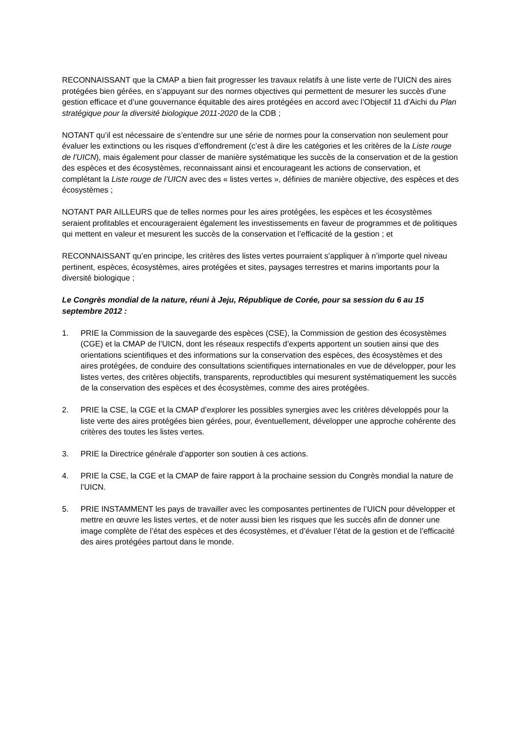RECONNAISSANT que la CMAP a bien fait progresser les travaux relatifs à une liste verte de l’UICN des aires protégées bien gérées, en s’appuyant sur des normes objectives qui permettent de mesurer les succès d’une gestion efficace et d’une gouvernance équitable des aires protégées en accord avec l’Objectif 11 d’Aichi du Plan stratégique pour la diversité biologique 2011-2020 de la CDB ;
NOTANT qu’il est nécessaire de s’entendre sur une série de normes pour la conservation non seulement pour évaluer les extinctions ou les risques d’effondrement (c’est à dire les catégories et les critères de la Liste rouge de l’UICN), mais également pour classer de manière systématique les succès de la conservation et de la gestion des espèces et des écosystèmes, reconnaissant ainsi et encourageant les actions de conservation, et complétant la Liste rouge de l’UICN avec des « listes vertes », définies de manière objective, des espèces et des écosystèmes ;
NOTANT PAR AILLEURS que de telles normes pour les aires protégées, les espèces et les écosystèmes seraient profitables et encourageraient également les investissements en faveur de programmes et de politiques qui mettent en valeur et mesurent les succès de la conservation et l’efficacité de la gestion ; et
RECONNAISSANT qu’en principe, les critères des listes vertes pourraient s’appliquer à n’importe quel niveau pertinent, espèces, écosystèmes, aires protégées et sites, paysages terrestres et marins importants pour la diversité biologique ;
Le Congrès mondial de la nature, réuni à Jeju, République de Corée, pour sa session du 6 au 15 septembre 2012 :
1. PRIE la Commission de la sauvegarde des espèces (CSE), la Commission de gestion des écosystèmes (CGE) et la CMAP de l’UICN, dont les réseaux respectifs d’experts apportent un soutien ainsi que des orientations scientifiques et des informations sur la conservation des espèces, des écosystèmes et des aires protégées, de conduire des consultations scientifiques internationales en vue de développer, pour les listes vertes, des critères objectifs, transparents, reproductibles qui mesurent systématiquement les succès de la conservation des espèces et des écosystèmes, comme des aires protégées.
2. PRIE la CSE, la CGE et la CMAP d’explorer les possibles synergies avec les critères développés pour la liste verte des aires protégées bien gérées, pour, éventuellement, développer une approche cohérente des critères des toutes les listes vertes.
3. PRIE la Directrice générale d’apporter son soutien à ces actions.
4. PRIE la CSE, la CGE et la CMAP de faire rapport à la prochaine session du Congrès mondial la nature de l’UICN.
5. PRIE INSTAMMENT les pays de travailler avec les composantes pertinentes de l’UICN pour développer et mettre en œuvre les listes vertes, et de noter aussi bien les risques que les succès afin de donner une image complète de l’état des espèces et des écosystèmes, et d’évaluer l’état de la gestion et de l’efficacité des aires protégées partout dans le monde.